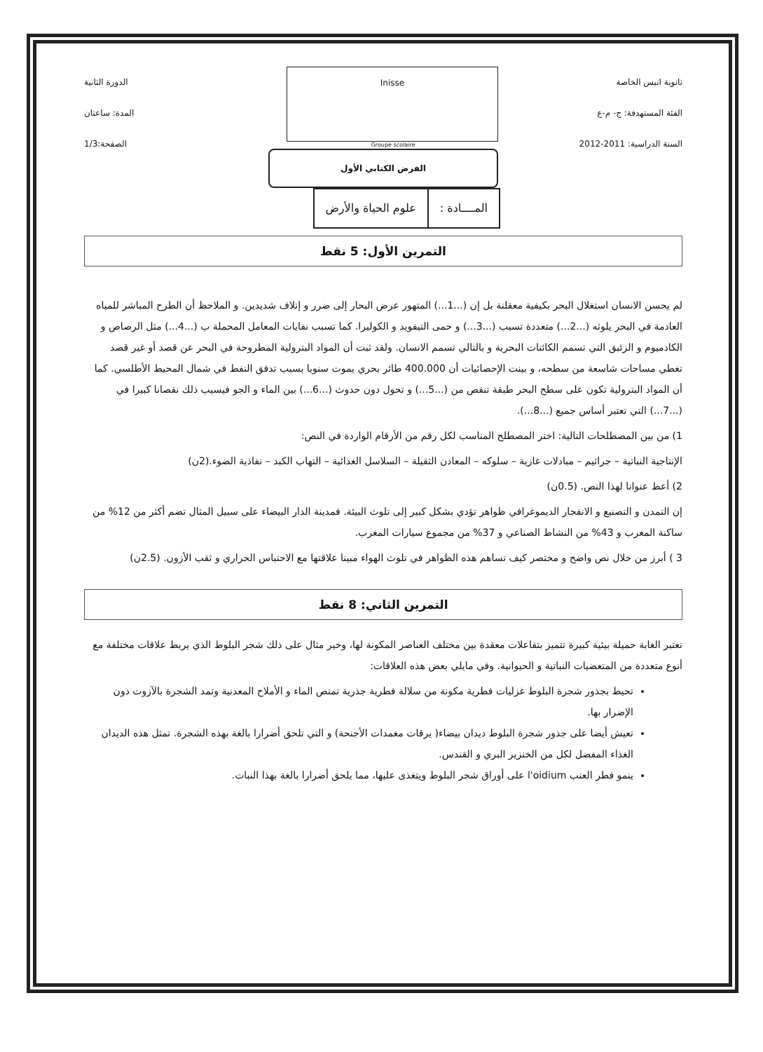ثانوية انيس الخاصة
الفئة المستهدفة: ج- م-ع
السنة الدراسية: 2011-2012
Inisse
Groupe scolaire
الفرض الكتابي الأول
الدورة الثانية
المدة: ساعتان
الصفحة:1/3
| المــــادة : | علوم الحياة والأرض |
التمرين الأول: 5 نقط
لم يحسن الانسان استغلال البحر بكيفية معقلنة بل إن (...1...) المتهور عرض البحار إلى ضرر و إتلاف شديدين. و الملاحظ أن الطرح المباشر للمياه العادمة في البحر يلوثه (...2...) متعددة تسبب (...3...) و حمى التيفويد و الكوليرا. كما تسبب نفايات المعامل المحملة ب (...4...) مثل الرصاص و الكادميوم و الزئبق التي تسمم الكائنات البحرية و بالتالي تسمم الانسان. ولقد ثبت أن المواد البترولية المطروحة في البحر عن قصد أو غير قصد تغطي مساحات شاسعة من سطحه، و بينت الإحصائيات أن 400.000 طائر بحري يموت سنويا بسبب تدفق النفط في شمال المحيط الأطلسي. كما أن المواد البترولية تكون على سطح البحر طبقة تنقص من (...5...) و تحول دون حدوث (...6...) بين الماء و الجو فيسبب ذلك نقصانا كبيرا في (...7...) التي تعتبر أساس جميع (...8...).
1) من بين المصطلحات التالية: اختر المصطلح المناسب لكل رقم من الأرقام الواردة في النص:
الإنتاجية النباتية – جراثيم – مبادلات غازية – سلوكه – المعادن الثقيلة – السلاسل الغذائية – التهاب الكبد – نفاذية الضوء.(2ن)
2) أعط عنوانا لهذا النص. (0.5ن)
إن التمدن و التصنيع و الانفجار الديموغرافي ظواهر تؤدي بشكل كبير إلى تلوث البيئة. فمدينة الدار البيضاء على سبيل المثال تضم أكثر من 12% من ساكنة المغرب و 43% من النشاط الصناعي و 37% من مجموع سيارات المغرب.
3 ) أبرز من خلال نص واضح و مختصر كيف تساهم هذه الظواهر في تلوث الهواء مبينا علاقتها مع الاحتباس الحراري و ثقب الأزون. (2.5ن)
التمرين الثاني: 8 نقط
تعتبر الغابة حميلة بيئية كبيرة تتميز بتفاعلات معقدة بين مختلف العناصر المكونة لها، وخير مثال على ذلك شجر البلوط الذي يربط علاقات مختلفة مع أنوع متعددة من المتعضيات النباتية و الحيوانية. وفي مايلي بعض هذه العلاقات:
تحيط بجذور شجرة البلوط غزليات فطرية مكونة من سلالة فطرية جذرية تمتص الماء و الأملاح المعدنية وتمد الشجرة بالآزوت دون الإضرار بها.
تعيش أيضا على جذور شجرة البلوط ديدان بيضاء( يرقات مغمدات الأجنحة) و التي تلحق أضرارا بالغة بهذه الشجرة. تمثل هذه الديدان الغذاء المفضل لكل من الخنزير البري و القندس.
ينمو فطر العنب l'oidium على أوراق شجر البلوط ويتغذى عليها، مما يلحق أضرارا بالغة بهذا النبات.